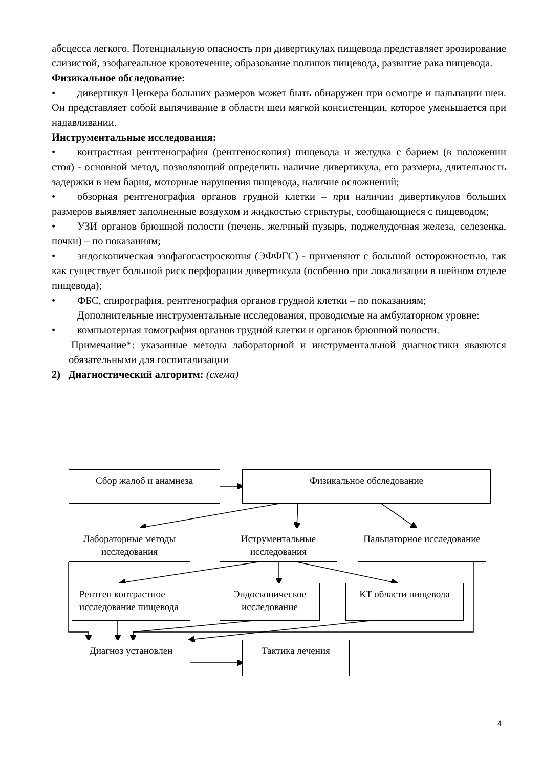абсцесса легкого. Потенциальную опасность при дивертикулах пищевода представляет эрозирование слизистой, эзофагеальное кровотечение, образование полипов пищевода, развитие рака пищевода.
Физикальное обследование:
• дивертикул Ценкера больших размеров может быть обнаружен при осмотре и пальпации шеи. Он представляет собой выпячивание в области шеи мягкой консистенции, которое уменьшается при надавливании.
Инструментальные исследования:
• контрастная рентгенография (рентгеноскопия) пищевода и желудка с барием (в положении стоя) - основной метод, позволяющий определить наличие дивертикула, его размеры, длительность задержки в нем бария, моторные нарушения пищевода, наличие осложнений;
• обзорная рентгенография органов грудной клетки – при наличии дивертикулов больших размеров выявляет заполненные воздухом и жидкостью стриктуры, сообщающиеся с пищеводом;
• УЗИ органов брюшной полости (печень, желчный пузырь, поджелудочная железа, селезенка, почки) – по показаниям;
• эндоскопическая эзофагогастроскопия (ЭФФГС) - применяют с большой осторожностью, так как существует большой риск перфорации дивертикула (особенно при локализации в шейном отделе пищевода);
• ФБС, спирография, рентгенография органов грудной клетки – по показаниям;
Дополнительные инструментальные исследования, проводимые на амбулаторном уровне:
• компьютерная томография органов грудной клетки и органов брюшной полости.
Примечание*: указанные методы лабораторной и инструментальной диагностики являются обязательными для госпитализации
2) Диагностический алгоритм: (схема)
Сбор жалоб и анамнеза Физикальное обследование
Лабораторные методы исследования
Иструментальные исследования
Пальпаторное исследование
Рентген контрастное исследование пищевода
Эндоскопическое исследование
КТ области пищевода
Диагноз установлен Тактика лечения
4